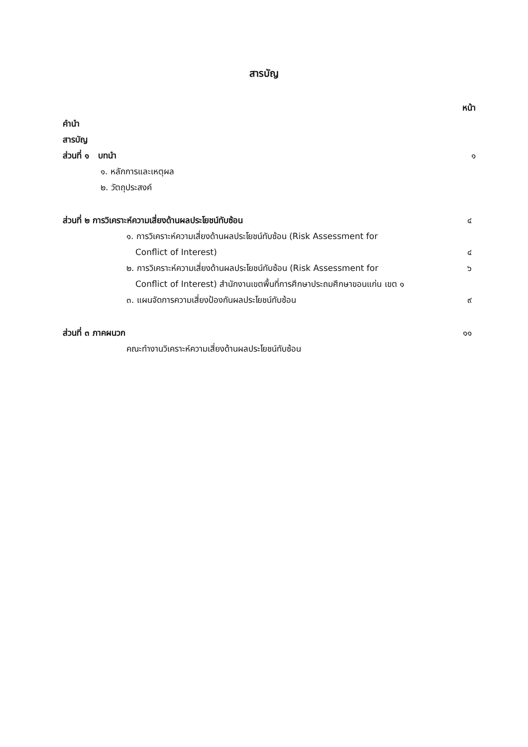สารบัญ
หน้า
คำนำ
สารบัญ
ส่วนที่ ๑ บทนำ ๑
๑. หลักการและเหตุผล
๒. วัตถุประสงค์
ส่วนที่ ๒ การวิเคราะห์ความเสี่ยงด้านผลประโยชน์ทับซ้อน ๔
๑. การวิเคราะห์ความเสี่ยงด้านผลประโยชน์ทับซ้อน (Risk Assessment for
Conflict of Interest) ๔
๒. การวิเคราะห์ความเสี่ยงด้านผลประโยชน์ทับซ้อน (Risk Assessment for ๖
Conflict of Interest) สำนักงานเขตพื้นที่การศึกษาประถมศึกษาขอนแก่น เขต ๑
๓. แผนจัดการความเสี่ยงป้องกันผลประโยชน์ทับซ้อน ๙
ส่วนที่ ๓ ภาคผนวก ๑๑
คณะทำงานวิเคราะห์ความเสี่ยงด้านผลประโยชน์ทับซ้อน